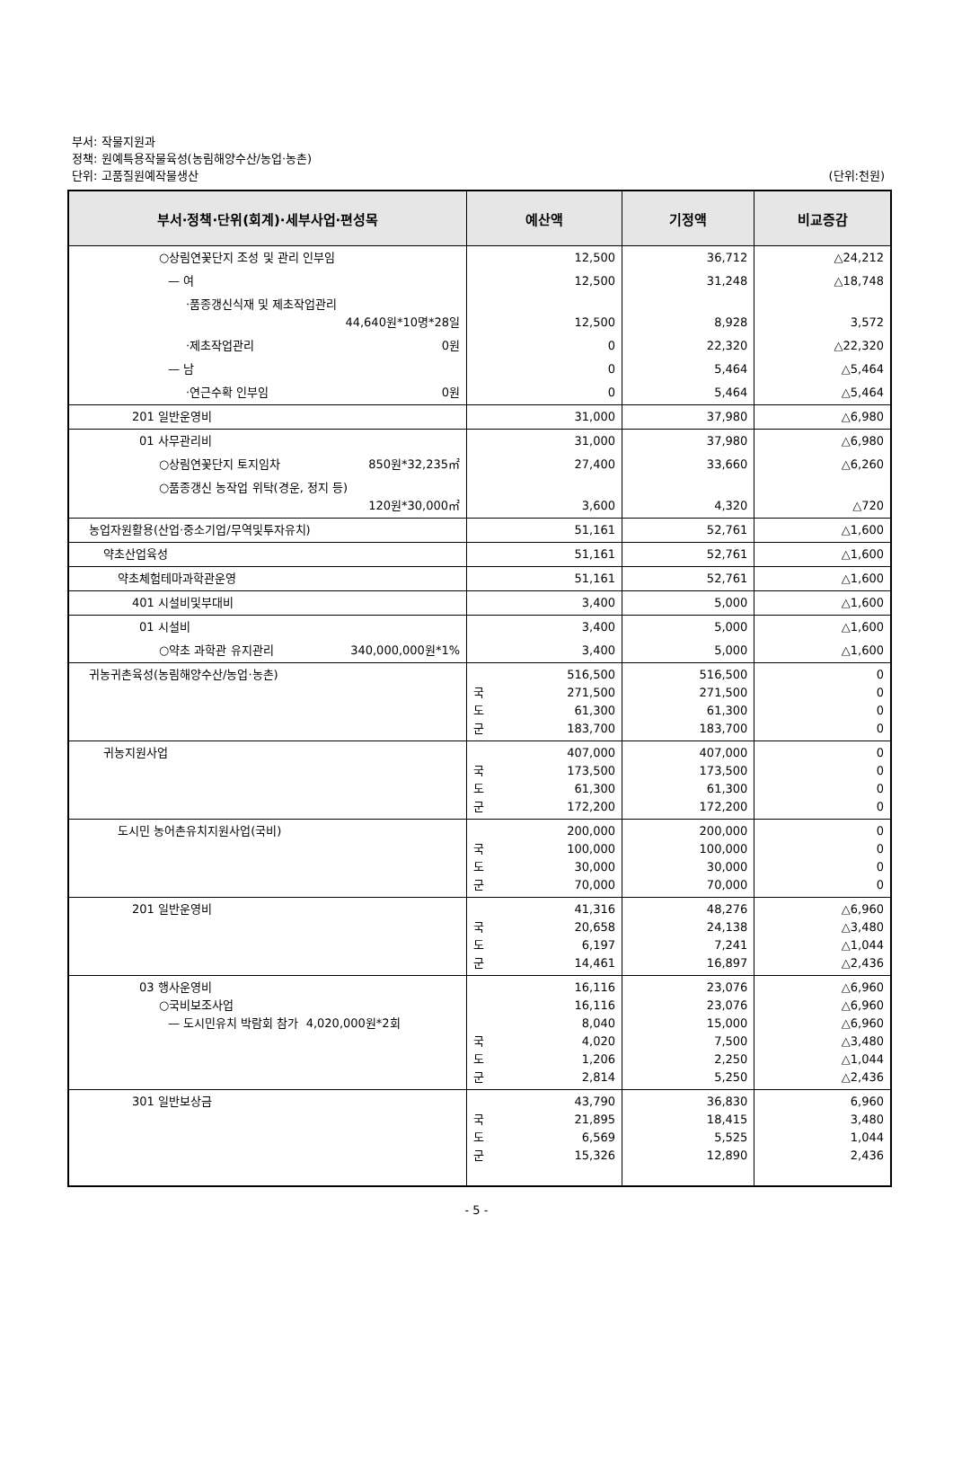부서: 작물지원과
정책: 원예특용작물육성(농림해양수산/농업·농촌)
단위: 고품질원예작물생산 (단위:천원)
| 부서·정책·단위(회계)·세부사업·편성목 | 예산액 | 기정액 | 비교증감 |
| --- | --- | --- | --- |
| ○상림연꽃단지 조성 및 관리 인부임 | 12,500 | 36,712 | △24,212 |
| — 여 | 12,500 | 31,248 | △18,748 |
| ·품종갱신식재 및 제초작업관리 44,640원*10명*28일 | 12,500 | 8,928 | 3,572 |
| ·제초작업관리 0원 | 0 | 22,320 | △22,320 |
| — 남 | 0 | 5,464 | △5,464 |
| ·연근수확 인부임 0원 | 0 | 5,464 | △5,464 |
| 201 일반운영비 | 31,000 | 37,980 | △6,980 |
| 01 사무관리비 | 31,000 | 37,980 | △6,980 |
| ○상림연꽃단지 토지임차 850원*32,235㎡ | 27,400 | 33,660 | △6,260 |
| ○품종갱신 농작업 위탁(경운, 정지 등) 120원*30,000㎡ | 3,600 | 4,320 | △720 |
| 농업자원활용(산업·중소기업/무역및투자유치) | 51,161 | 52,761 | △1,600 |
| 약초산업육성 | 51,161 | 52,761 | △1,600 |
| 약초체험테마과학관운영 | 51,161 | 52,761 | △1,600 |
| 401 시설비및부대비 | 3,400 | 5,000 | △1,600 |
| 01 시설비 | 3,400 | 5,000 | △1,600 |
| ○약초 과학관 유지관리 340,000,000원*1% | 3,400 | 5,000 | △1,600 |
| 귀농귀촌육성(농림해양수산/농업·농촌) | 516,500 국 271,500 도 61,300 군 183,700 | 516,500 271,500 61,300 183,700 | 0 0 0 0 |
| 귀농지원사업 | 407,000 국 173,500 도 61,300 군 172,200 | 407,000 173,500 61,300 172,200 | 0 0 0 0 |
| 도시민 농어촌유치지원사업(국비) | 200,000 국 100,000 도 30,000 군 70,000 | 200,000 100,000 30,000 70,000 | 0 0 0 0 |
| 201 일반운영비 | 41,316 국 20,658 도 6,197 군 14,461 | 48,276 24,138 7,241 16,897 | △6,960 △3,480 △1,044 △2,436 |
| 03 행사운영비 ○국비보조사업 — 도시민유치 박람회 참가 4,020,000원*2회 | 16,116 16,116 8,040 국 4,020 도 1,206 군 2,814 | 23,076 23,076 15,000 7,500 2,250 5,250 | △6,960 △6,960 △6,960 △3,480 △1,044 △2,436 |
| 301 일반보상금 | 43,790 국 21,895 도 6,569 군 15,326 | 36,830 18,415 5,525 12,890 | 6,960 3,480 1,044 2,436 |
- 5 -